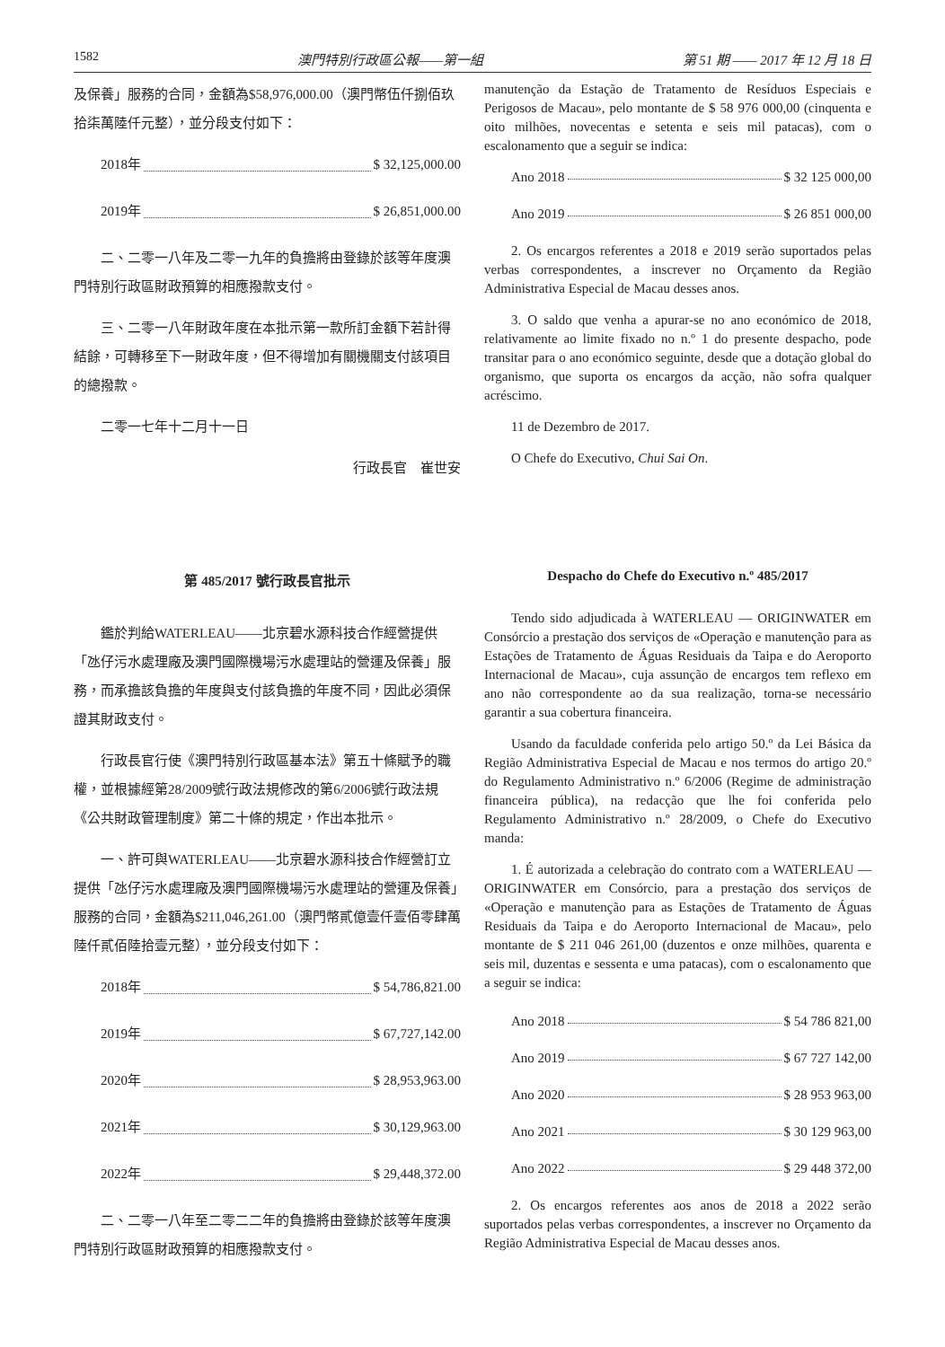1582 澳門特別行政區公報——第一組 第 51 期 —— 2017 年 12 月 18 日
及保養」服務的合同，金額為$58,976,000.00（澳門幣伍仟捌佰玖拾柒萬陸仟元整），並分段支付如下：
2018年 $ 32,125,000.00
2019年 $ 26,851,000.00
二、二零一八年及二零一九年的負擔將由登錄於該等年度澳門特別行政區財政預算的相應撥款支付。
三、二零一八年財政年度在本批示第一款所訂金額下若計得結餘，可轉移至下一財政年度，但不得增加有關機關支付該項目的總撥款。
二零一七年十二月十一日
行政長官　崔世安
manutenção da Estação de Tratamento de Resíduos Especiais e Perigosos de Macau», pelo montante de $ 58 976 000,00 (cinquenta e oito milhões, novecentas e setenta e seis mil patacas), com o escalonamento que a seguir se indica:
Ano 2018 $ 32 125 000,00
Ano 2019 $ 26 851 000,00
2. Os encargos referentes a 2018 e 2019 serão suportados pelas verbas correspondentes, a inscrever no Orçamento da Região Administrativa Especial de Macau desses anos.
3. O saldo que venha a apurar-se no ano económico de 2018, relativamente ao limite fixado no n.º 1 do presente despacho, pode transitar para o ano económico seguinte, desde que a dotação global do organismo, que suporta os encargos da acção, não sofra qualquer acréscimo.
11 de Dezembro de 2017.
O Chefe do Executivo, Chui Sai On.
第 485/2017 號行政長官批示
鑑於判給WATERLEAU——北京碧水源科技合作經營提供「氹仔污水處理廠及澳門國際機場污水處理站的營運及保養」服務，而承擔該負擔的年度與支付該負擔的年度不同，因此必須保證其財政支付。
行政長官行使《澳門特別行政區基本法》第五十條賦予的職權，並根據經第28/2009號行政法規修改的第6/2006號行政法規《公共財政管理制度》第二十條的規定，作出本批示。
一、許可與WATERLEAU——北京碧水源科技合作經營訂立提供「氹仔污水處理廠及澳門國際機場污水處理站的營運及保養」服務的合同，金額為$211,046,261.00（澳門幣貳億壹仟壹佰零肆萬陸仟貳佰陸拾壹元整），並分段支付如下：
2018年 $ 54,786,821.00
2019年 $ 67,727,142.00
2020年 $ 28,953,963.00
2021年 $ 30,129,963.00
2022年 $ 29,448,372.00
二、二零一八年至二零二二年的負擔將由登錄於該等年度澳門特別行政區財政預算的相應撥款支付。
Despacho do Chefe do Executivo n.º 485/2017
Tendo sido adjudicada à WATERLEAU — ORIGINWATER em Consórcio a prestação dos serviços de «Operação e manutenção para as Estações de Tratamento de Águas Residuais da Taipa e do Aeroporto Internacional de Macau», cuja assunção de encargos tem reflexo em ano não correspondente ao da sua realização, torna-se necessário garantir a sua cobertura financeira.
Usando da faculdade conferida pelo artigo 50.º da Lei Básica da Região Administrativa Especial de Macau e nos termos do artigo 20.º do Regulamento Administrativo n.º 6/2006 (Regime de administração financeira pública), na redacção que lhe foi conferida pelo Regulamento Administrativo n.º 28/2009, o Chefe do Executivo manda:
1. É autorizada a celebração do contrato com a WATERLEAU — ORIGINWATER em Consórcio, para a prestação dos serviços de «Operação e manutenção para as Estações de Tratamento de Águas Residuais da Taipa e do Aeroporto Internacional de Macau», pelo montante de $ 211 046 261,00 (duzentos e onze milhões, quarenta e seis mil, duzentas e sessenta e uma patacas), com o escalonamento que a seguir se indica:
Ano 2018 $ 54 786 821,00
Ano 2019 $ 67 727 142,00
Ano 2020 $ 28 953 963,00
Ano 2021 $ 30 129 963,00
Ano 2022 $ 29 448 372,00
2. Os encargos referentes aos anos de 2018 a 2022 serão suportados pelas verbas correspondentes, a inscrever no Orçamento da Região Administrativa Especial de Macau desses anos.